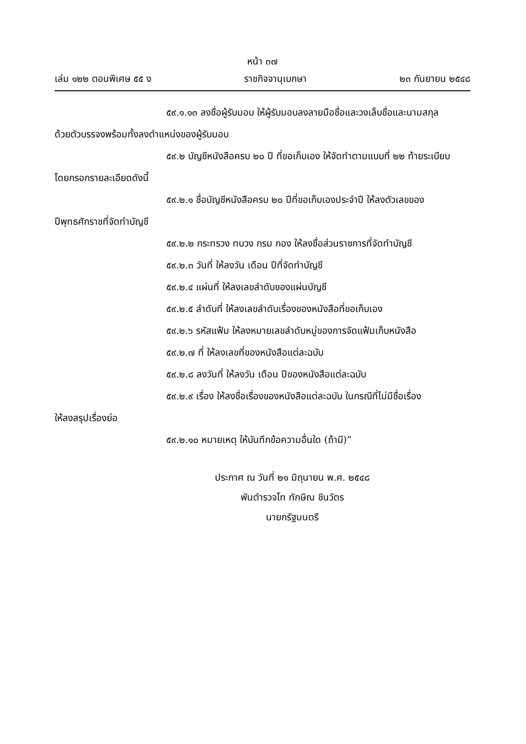หน้า ๓๗
เล่ม ๑๒๒ ตอนพิเศษ ๕๕ ง ราชกิจจานุเบกษา ๒๓ กันยายน ๒๕๔๘
๕๙.๑.๑๓ ลงชื่อผู้รับมอบ ให้ผู้รับมอบลงลายมือชื่อและวงเล็บชื่อและนามสกุล
ด้วยตัวบรรจงพร้อมทั้งลงตำแหน่งของผู้รับมอบ
๕๙.๒ บัญชีหนังสือครบ ๒๐ ปี ที่ขอเก็บเอง ให้จัดทำตามแบบที่ ๒๒ ท้ายระเบียบ
โดยกรอกรายละเอียดดังนี้
๕๙.๒.๑ ชื่อบัญชีหนังสือครบ ๒๐ ปีที่ขอเก็บเองประจำปี ให้ลงตัวเลขของ
ปีพุทธศักราชที่จัดทำบัญชี
๕๙.๒.๒ กระทรวง ทบวง กรม กอง ให้ลงชื่อส่วนราชการที่จัดทำบัญชี
๕๙.๒.๓ วันที่ ให้ลงวัน เดือน ปีที่จัดทำบัญชี
๕๙.๒.๔ แผ่นที่ ให้ลงเลขลำดับของแผ่นบัญชี
๕๙.๒.๕ ลำดับที่ ให้ลงเลขลำดับเรื่องของหนังสือที่ขอเก็บเอง
๕๙.๒.๖ รหัสแฟ้ม ให้ลงหมายเลขลำดับหมู่ของการจัดแฟ้มเก็บหนังสือ
๕๙.๒.๗ ที่ ให้ลงเลขที่ของหนังสือแต่ละฉบับ
๕๙.๒.๘ ลงวันที่ ให้ลงวัน เดือน ปีของหนังสือแต่ละฉบับ
๕๙.๒.๙ เรื่อง ให้ลงชื่อเรื่องของหนังสือแต่ละฉบับ ในกรณีที่ไม่มีชื่อเรื่อง
ให้ลงสรุปเรื่องย่อ
๕๙.๒.๑๐ หมายเหตุ ให้บันทึกข้อความอื่นใด (ถ้ามี)”
ประกาศ ณ วันที่ ๒๑ มิถุนายน พ.ศ. ๒๕๔๘
พันตำรวจโท ทักษิณ ชินวัตร
นายกรัฐมนตรี